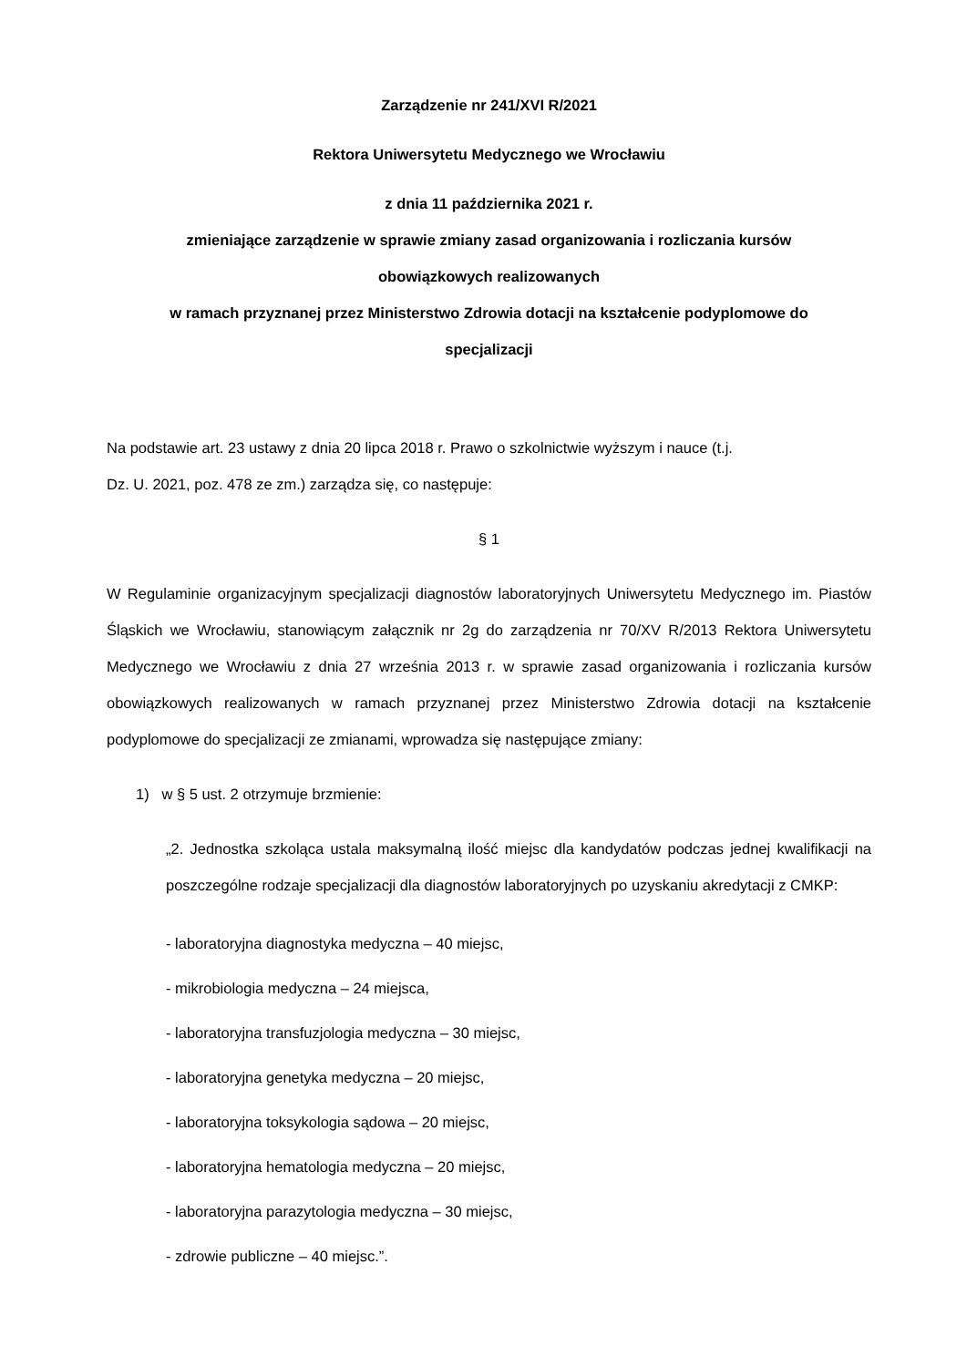Zarządzenie nr 241/XVI R/2021
Rektora Uniwersytetu Medycznego we Wrocławiu
z dnia 11 października 2021 r.
zmieniające zarządzenie w sprawie zmiany zasad organizowania i rozliczania kursów
obowiązkowych realizowanych
w ramach przyznanej przez Ministerstwo Zdrowia dotacji na kształcenie podyplomowe do
specjalizacji
Na podstawie art. 23 ustawy z dnia 20 lipca 2018 r. Prawo o szkolnictwie wyższym i nauce (t.j.
Dz. U. 2021, poz. 478 ze zm.) zarządza się, co następuje:
§ 1
W Regulaminie organizacyjnym specjalizacji diagnostów laboratoryjnych Uniwersytetu Medycznego im. Piastów Śląskich we Wrocławiu, stanowiącym załącznik nr 2g do zarządzenia nr 70/XV R/2013 Rektora Uniwersytetu Medycznego we Wrocławiu z dnia 27 września 2013 r. w sprawie zasad organizowania i rozliczania kursów obowiązkowych realizowanych w ramach przyznanej przez Ministerstwo Zdrowia dotacji na kształcenie podyplomowe do specjalizacji ze zmianami, wprowadza się następujące zmiany:
1) w § 5 ust. 2 otrzymuje brzmienie:
„2. Jednostka szkoląca ustala maksymalną ilość miejsc dla kandydatów podczas jednej kwalifikacji na poszczególne rodzaje specjalizacji dla diagnostów laboratoryjnych po uzyskaniu akredytacji z CMKP:
- laboratoryjna diagnostyka medyczna – 40 miejsc,
- mikrobiologia medyczna – 24 miejsca,
- laboratoryjna transfuzjologia medyczna – 30 miejsc,
- laboratoryjna genetyka medyczna – 20 miejsc,
- laboratoryjna toksykologia sądowa – 20 miejsc,
- laboratoryjna hematologia medyczna – 20 miejsc,
- laboratoryjna parazytologia medyczna – 30 miejsc,
- zdrowie publiczne – 40 miejsc.”.